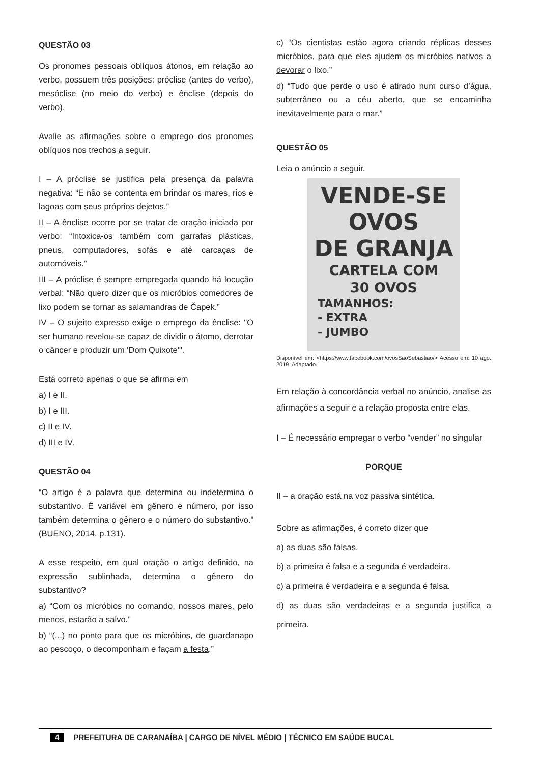QUESTÃO 03
Os pronomes pessoais oblíquos átonos, em relação ao verbo, possuem três posições: próclise (antes do verbo), mesóclise (no meio do verbo) e ênclise (depois do verbo).
Avalie as afirmações sobre o emprego dos pronomes oblíquos nos trechos a seguir.
I – A próclise se justifica pela presença da palavra negativa: “E não se contenta em brindar os mares, rios e lagoas com seus próprios dejetos.”
II – A ênclise ocorre por se tratar de oração iniciada por verbo: “Intoxica-os também com garrafas plásticas, pneus, computadores, sofás e até carcaças de automóveis.”
III – A próclise é sempre empregada quando há locução verbal: “Não quero dizer que os micróbios comedores de lixo podem se tornar as salamandras de Čapek.”
IV – O sujeito expresso exige o emprego da ênclise: "O ser humano revelou-se capaz de dividir o átomo, derrotar o câncer e produzir um 'Dom Quixote'".
Está correto apenas o que se afirma em
a) I e II.
b) I e III.
c) II e IV.
d) III e IV.
QUESTÃO 04
“O artigo é a palavra que determina ou indetermina o substantivo. É variável em gênero e número, por isso também determina o gênero e o número do substantivo.” (BUENO, 2014, p.131).
A esse respeito, em qual oração o artigo definido, na expressão sublinhada, determina o gênero do substantivo?
a) “Com os micróbios no comando, nossos mares, pelo menos, estarão a salvo.”
b) “(...) no ponto para que os micróbios, de guardanapo ao pescoço, o decomponham e façam a festa.”
c) “Os cientistas estão agora criando réplicas desses micróbios, para que eles ajudem os micróbios nativos a devorar o lixo.”
d) “Tudo que perde o uso é atirado num curso d’água, subterrâneo ou a céu aberto, que se encaminha inevitavelmente para o mar.”
QUESTÃO 05
Leia o anúncio a seguir.
VENDE-SE
OVOS
DE GRANJA
CARTELA COM
30 OVOS
TAMANHOS:
- EXTRA
- JUMBO
Disponível em: <https://www.facebook.com/ovosSaoSebastiao/> Acesso em: 10 ago. 2019. Adaptado.
Em relação à concordância verbal no anúncio, analise as afirmações a seguir e a relação proposta entre elas.
I – É necessário empregar o verbo “vender” no singular
PORQUE
II – a oração está na voz passiva sintética.
Sobre as afirmações, é correto dizer que
a) as duas são falsas.
b) a primeira é falsa e a segunda é verdadeira.
c) a primeira é verdadeira e a segunda é falsa.
d) as duas são verdadeiras e a segunda justifica a primeira.
4 PREFEITURA DE CARANAÍBA | CARGO DE NÍVEL MÉDIO | TÉCNICO EM SAÚDE BUCAL